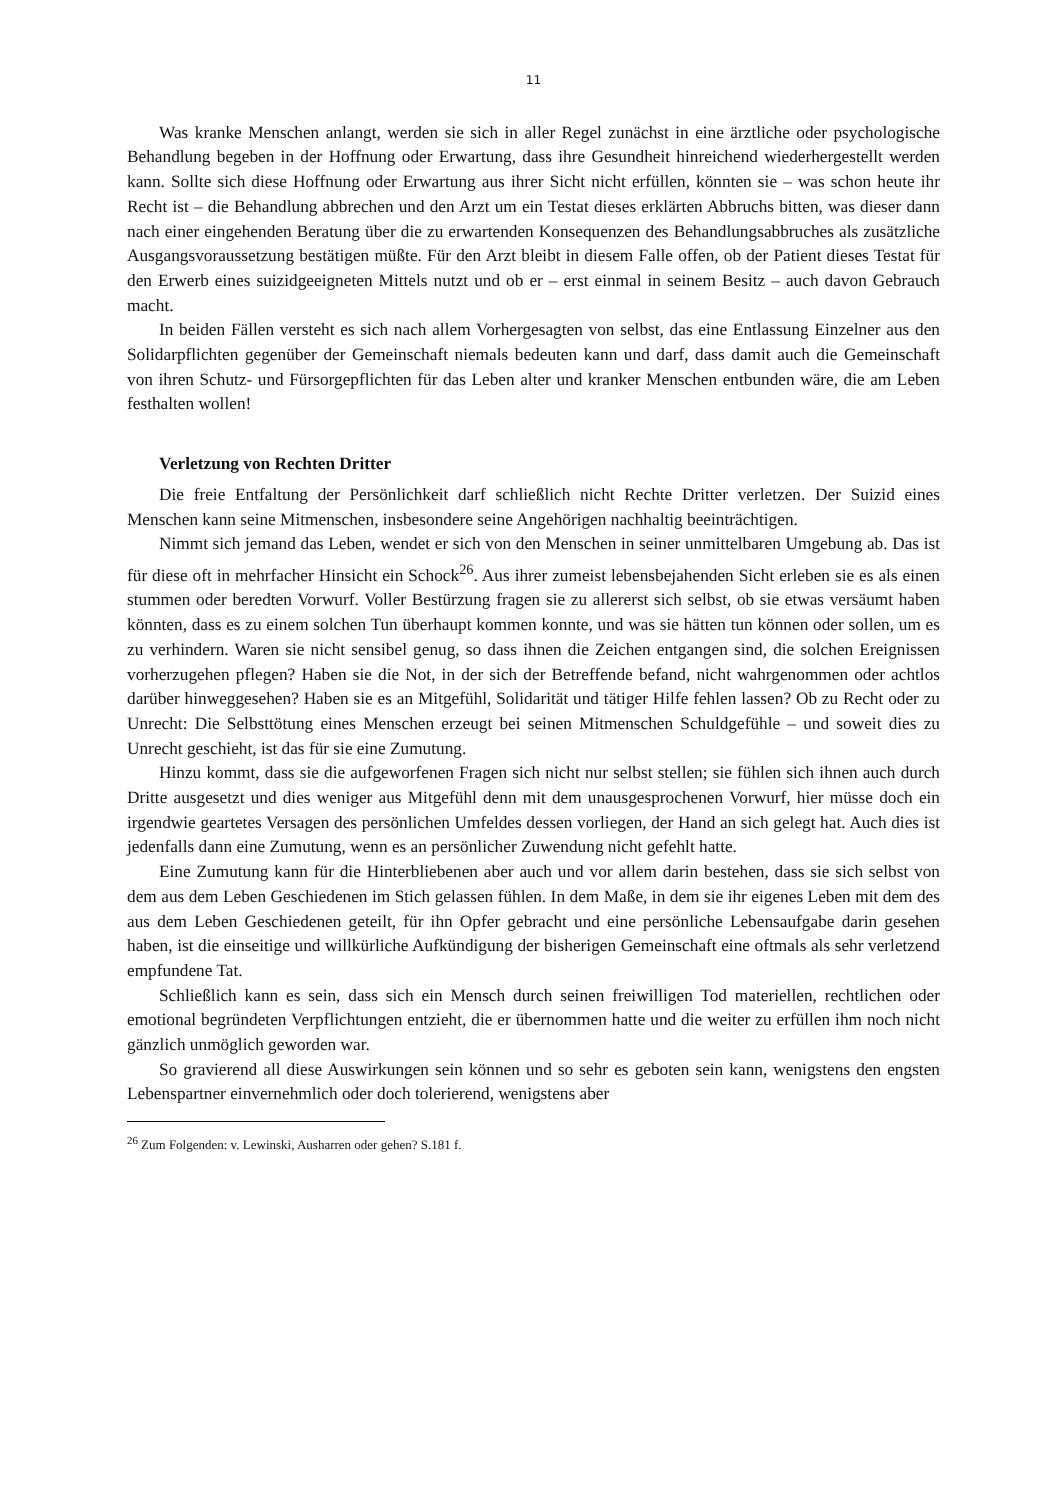11
Was kranke Menschen anlangt, werden sie sich in aller Regel zunächst in eine ärztliche oder psychologische Behandlung begeben in der Hoffnung oder Erwartung, dass ihre Gesundheit hinreichend wiederhergestellt werden kann. Sollte sich diese Hoffnung oder Erwartung aus ihrer Sicht nicht erfüllen, könnten sie – was schon heute ihr Recht ist – die Behandlung abbrechen und den Arzt um ein Testat dieses erklärten Abbruchs bitten, was dieser dann nach einer eingehenden Beratung über die zu erwartenden Konsequenzen des Behandlungsabbruches als zusätzliche Ausgangsvoraussetzung bestätigen müßte. Für den Arzt bleibt in diesem Falle offen, ob der Patient dieses Testat für den Erwerb eines suizidgeeigneten Mittels nutzt und ob er – erst einmal in seinem Besitz – auch davon Gebrauch macht.
In beiden Fällen versteht es sich nach allem Vorhergesagten von selbst, das eine Entlassung Einzelner aus den Solidarpflichten gegenüber der Gemeinschaft niemals bedeuten kann und darf, dass damit auch die Gemeinschaft von ihren Schutz- und Fürsorgepflichten für das Leben alter und kranker Menschen entbunden wäre, die am Leben festhalten wollen!
Verletzung von Rechten Dritter
Die freie Entfaltung der Persönlichkeit darf schließlich nicht Rechte Dritter verletzen. Der Suizid eines Menschen kann seine Mitmenschen, insbesondere seine Angehörigen nachhaltig beeinträchtigen.
Nimmt sich jemand das Leben, wendet er sich von den Menschen in seiner unmittelbaren Umgebung ab. Das ist für diese oft in mehrfacher Hinsicht ein Schock<sup>26</sup>. Aus ihrer zumeist lebensbejahenden Sicht erleben sie es als einen stummen oder beredten Vorwurf. Voller Bestürzung fragen sie zu allererst sich selbst, ob sie etwas versäumt haben könnten, dass es zu einem solchen Tun überhaupt kommen konnte, und was sie hätten tun können oder sollen, um es zu verhindern. Waren sie nicht sensibel genug, so dass ihnen die Zeichen entgangen sind, die solchen Ereignissen vorherzugehen pflegen? Haben sie die Not, in der sich der Betreffende befand, nicht wahrgenommen oder achtlos darüber hinweggesehen? Haben sie es an Mitgefühl, Solidarität und tätiger Hilfe fehlen lassen? Ob zu Recht oder zu Unrecht: Die Selbsttötung eines Menschen erzeugt bei seinen Mitmenschen Schuldgefühle – und soweit dies zu Unrecht geschieht, ist das für sie eine Zumutung.
Hinzu kommt, dass sie die aufgeworfenen Fragen sich nicht nur selbst stellen; sie fühlen sich ihnen auch durch Dritte ausgesetzt und dies weniger aus Mitgefühl denn mit dem unausgesprochenen Vorwurf, hier müsse doch ein irgendwie geartetes Versagen des persönlichen Umfeldes dessen vorliegen, der Hand an sich gelegt hat. Auch dies ist jedenfalls dann eine Zumutung, wenn es an persönlicher Zuwendung nicht gefehlt hatte.
Eine Zumutung kann für die Hinterbliebenen aber auch und vor allem darin bestehen, dass sie sich selbst von dem aus dem Leben Geschiedenen im Stich gelassen fühlen. In dem Maße, in dem sie ihr eigenes Leben mit dem des aus dem Leben Geschiedenen geteilt, für ihn Opfer gebracht und eine persönliche Lebensaufgabe darin gesehen haben, ist die einseitige und willkürliche Aufkündigung der bisherigen Gemeinschaft eine oftmals als sehr verletzend empfundene Tat.
Schließlich kann es sein, dass sich ein Mensch durch seinen freiwilligen Tod materiellen, rechtlichen oder emotional begründeten Verpflichtungen entzieht, die er übernommen hatte und die weiter zu erfüllen ihm noch nicht gänzlich unmöglich geworden war.
So gravierend all diese Auswirkungen sein können und so sehr es geboten sein kann, wenigstens den engsten Lebenspartner einvernehmlich oder doch tolerierend, wenigstens aber
<sup>26</sup> Zum Folgenden: v. Lewinski, Ausharren oder gehen? S.181 f.